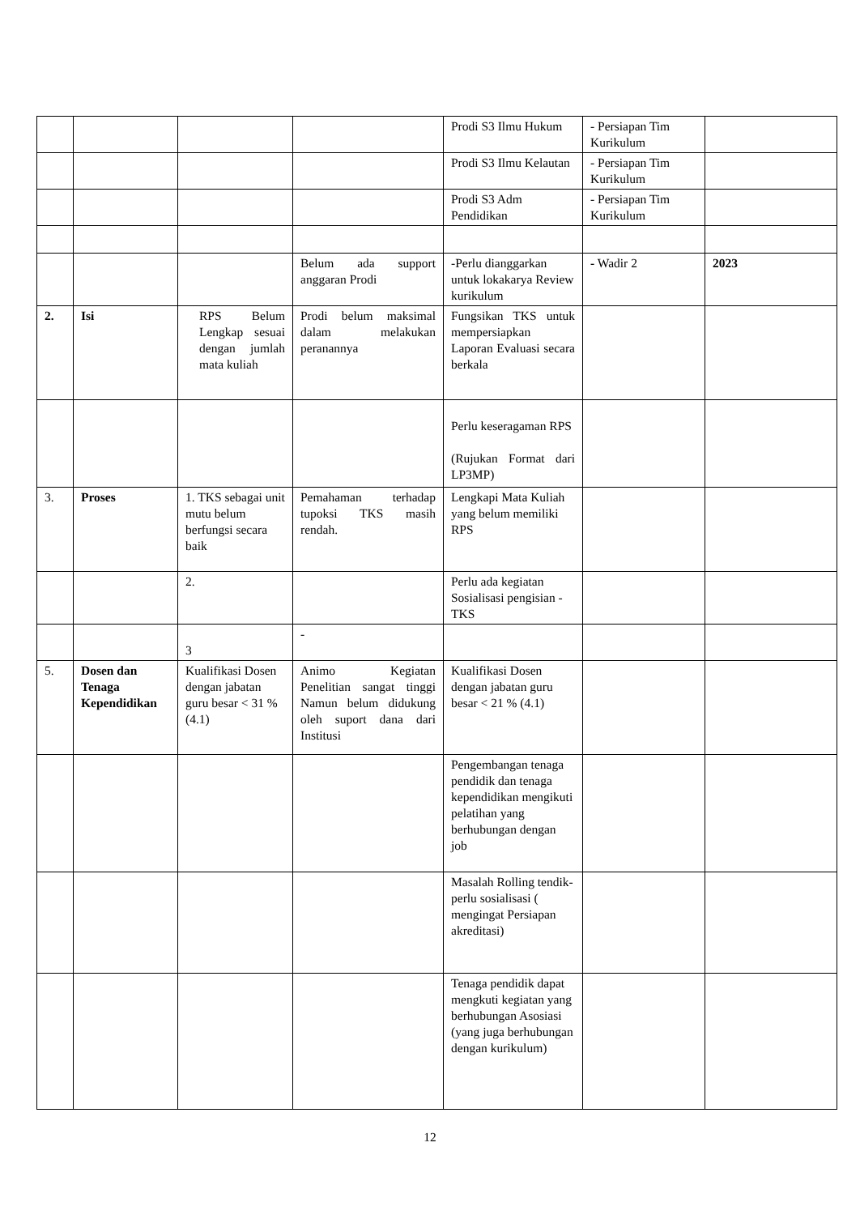| | | | | Prodi S3 Ilmu Hukum | - Persiapan Tim Kurikulum | |
| | | | | Prodi S3 Ilmu Kelautan | - Persiapan Tim Kurikulum | |
| | | | | Prodi S3 Adm Pendidikan | - Persiapan Tim Kurikulum | |
| | | | Belum ada support anggaran Prodi | -Perlu dianggarkan untuk lokakarya Review kurikulum | - Wadir 2 | 2023 |
| 2. | Isi | RPS Belum Lengkap sesuai dengan jumlah mata kuliah | Prodi belum maksimal dalam melakukan peranannya | Fungsikan TKS untuk mempersiapkan Laporan Evaluasi secara berkala | | |
| | | | | Perlu keseragaman RPS (Rujukan Format dari LP3MP) | | |
| 3. | Proses | 1. TKS sebagai unit mutu belum berfungsi secara baik | Pemahaman terhadap tupoksi TKS masih rendah. | Lengkapi Mata Kuliah yang belum memiliki RPS | | |
| | | 2. | | Perlu ada kegiatan Sosialisasi pengisian -TKS | | |
| | | 3 | - | | | |
| 5. | Dosen dan Tenaga Kependidikan | Kualifikasi Dosen dengan jabatan guru besar < 31 % (4.1) | Animo Kegiatan Penelitian sangat tinggi Namun belum didukung oleh suport dana dari Institusi | Kualifikasi Dosen dengan jabatan guru besar < 21 % (4.1) | | |
| | | | | Pengembangan tenaga pendidik dan tenaga kependidikan mengikuti pelatihan yang berhubungan dengan job | | |
| | | | | Masalah Rolling tendik- perlu sosialisasi ( mengingat Persiapan akreditasi) | | |
| | | | | Tenaga pendidik dapat mengkuti kegiatan yang berhubungan Asosiasi (yang juga berhubungan dengan kurikulum) | | |
12